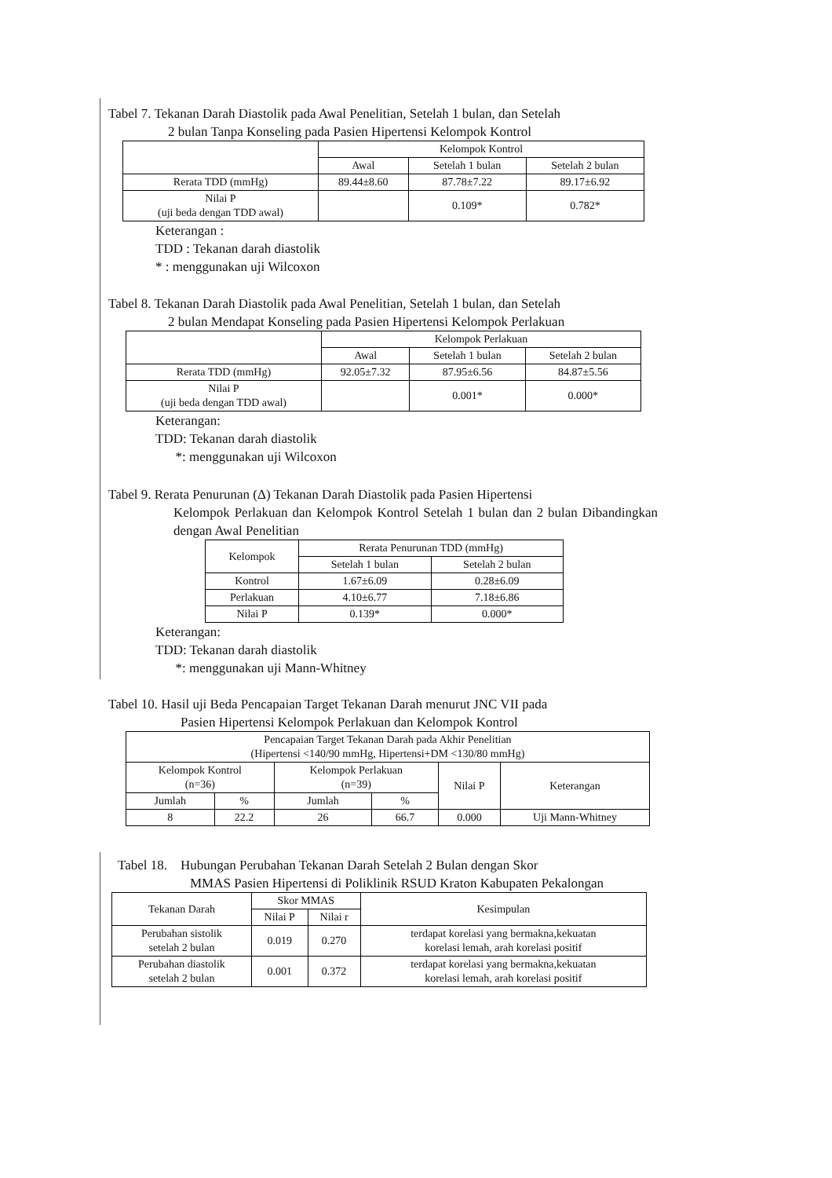Tabel 7. Tekanan Darah Diastolik pada Awal Penelitian, Setelah 1 bulan, dan Setelah
2 bulan Tanpa Konseling pada Pasien Hipertensi Kelompok Kontrol
| | Kelompok Kontrol | | |
| --- | --- | --- | --- |
| | Awal | Setelah 1 bulan | Setelah 2 bulan |
| Rerata TDD (mmHg) | 89.44±8.60 | 87.78±7.22 | 89.17±6.92 |
| Nilai P (uji beda dengan TDD awal) | | 0.109* | 0.782* |
Keterangan :
TDD : Tekanan darah diastolik
* : menggunakan uji Wilcoxon
Tabel 8. Tekanan Darah Diastolik pada Awal Penelitian, Setelah 1 bulan, dan Setelah
2 bulan Mendapat Konseling pada Pasien Hipertensi Kelompok Perlakuan
| | Kelompok Perlakuan | | |
| --- | --- | --- | --- |
| | Awal | Setelah 1 bulan | Setelah 2 bulan |
| Rerata TDD (mmHg) | 92.05±7.32 | 87.95±6.56 | 84.87±5.56 |
| Nilai P (uji beda dengan TDD awal) | | 0.001* | 0.000* |
Keterangan:
TDD: Tekanan darah diastolik
*: menggunakan uji Wilcoxon
Tabel 9. Rerata Penurunan (Δ) Tekanan Darah Diastolik pada Pasien Hipertensi
Kelompok Perlakuan dan Kelompok Kontrol Setelah 1 bulan dan 2 bulan Dibandingkan dengan Awal Penelitian
| Kelompok | Rerata Penurunan TDD (mmHg) | |
| --- | --- | --- |
| | Setelah 1 bulan | Setelah 2 bulan |
| Kontrol | 1.67±6.09 | 0.28±6.09 |
| Perlakuan | 4.10±6.77 | 7.18±6.86 |
| Nilai P | 0.139* | 0.000* |
Keterangan:
TDD: Tekanan darah diastolik
*: menggunakan uji Mann-Whitney
Tabel 10. Hasil uji Beda Pencapaian Target Tekanan Darah menurut JNC VII pada
Pasien Hipertensi Kelompok Perlakuan dan Kelompok Kontrol
| Pencapaian Target Tekanan Darah pada Akhir Penelitian (Hipertensi <140/90 mmHg, Hipertensi+DM <130/80 mmHg) | | | | | |
| --- | --- | --- | --- | --- | --- |
| Kelompok Kontrol (n=36) | | Kelompok Perlakuan (n=39) | | Nilai P | Keterangan |
| Jumlah | % | Jumlah | % | | |
| 8 | 22.2 | 26 | 66.7 | 0.000 | Uji Mann-Whitney |
Tabel 18. Hubungan Perubahan Tekanan Darah Setelah 2 Bulan dengan Skor
MMAS Pasien Hipertensi di Poliklinik RSUD Kraton Kabupaten Pekalongan
| Tekanan Darah | Skor MMAS | | Kesimpulan |
| --- | --- | --- | --- |
| | Nilai P | Nilai r | |
| Perubahan sistolik setelah 2 bulan | 0.019 | 0.270 | terdapat korelasi yang bermakna,kekuatan korelasi lemah, arah korelasi positif |
| Perubahan diastolik setelah 2 bulan | 0.001 | 0.372 | terdapat korelasi yang bermakna,kekuatan korelasi lemah, arah korelasi positif |